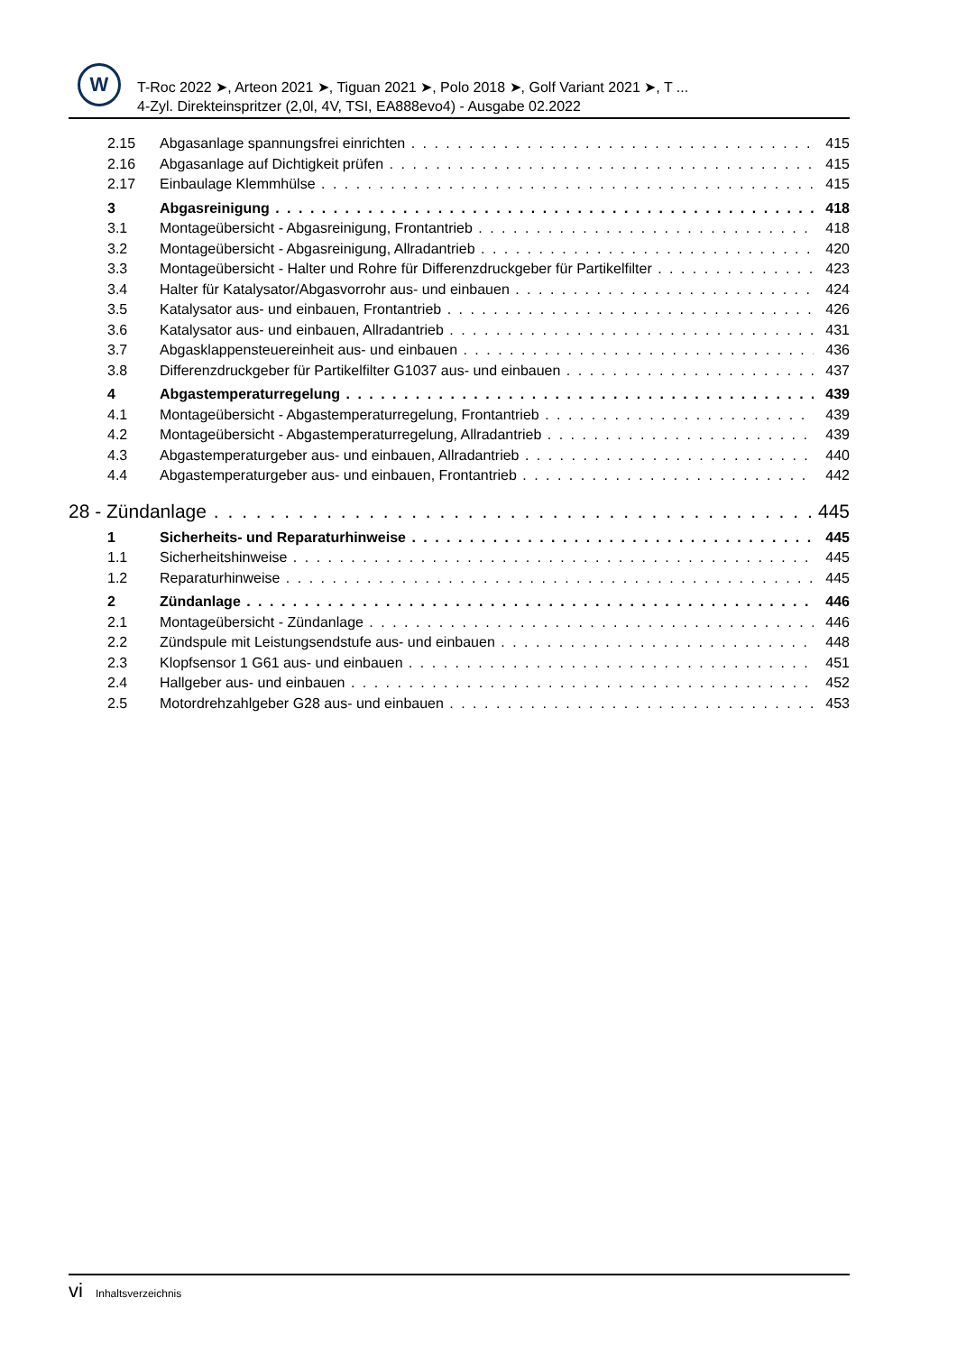W
T-Roc 2022 ➤, Arteon 2021 ➤, Tiguan 2021 ➤, Polo 2018 ➤, Golf Variant 2021 ➤, T ...
4-Zyl. Direkteinspritzer (2,0l, 4V, TSI, EA888evo4) - Ausgabe 02.2022
2.15 Abgasanlage spannungsfrei einrichten 415
2.16 Abgasanlage auf Dichtigkeit prüfen 415
2.17 Einbaulage Klemmhülse 415
3 Abgasreinigung 418
3.1 Montageübersicht - Abgasreinigung, Frontantrieb 418
3.2 Montageübersicht - Abgasreinigung, Allradantrieb 420
3.3 Montageübersicht - Halter und Rohre für Differenzdruckgeber für Partikelfilter 423
3.4 Halter für Katalysator/Abgasvorrohr aus- und einbauen 424
3.5 Katalysator aus- und einbauen, Frontantrieb 426
3.6 Katalysator aus- und einbauen, Allradantrieb 431
3.7 Abgasklappensteuereinheit aus- und einbauen 436
3.8 Differenzdruckgeber für Partikelfilter G1037 aus- und einbauen 437
4 Abgastemperaturregelung 439
4.1 Montageübersicht - Abgastemperaturregelung, Frontantrieb 439
4.2 Montageübersicht - Abgastemperaturregelung, Allradantrieb 439
4.3 Abgastemperaturgeber aus- und einbauen, Allradantrieb 440
4.4 Abgastemperaturgeber aus- und einbauen, Frontantrieb 442
28 - Zündanlage 445
1 Sicherheits- und Reparaturhinweise 445
1.1 Sicherheitshinweise 445
1.2 Reparaturhinweise 445
2 Zündanlage 446
2.1 Montageübersicht - Zündanlage 446
2.2 Zündspule mit Leistungsendstufe aus- und einbauen 448
2.3 Klopfsensor 1 G61 aus- und einbauen 451
2.4 Hallgeber aus- und einbauen 452
2.5 Motordrehzahlgeber G28 aus- und einbauen 453
vi Inhaltsverzeichnis